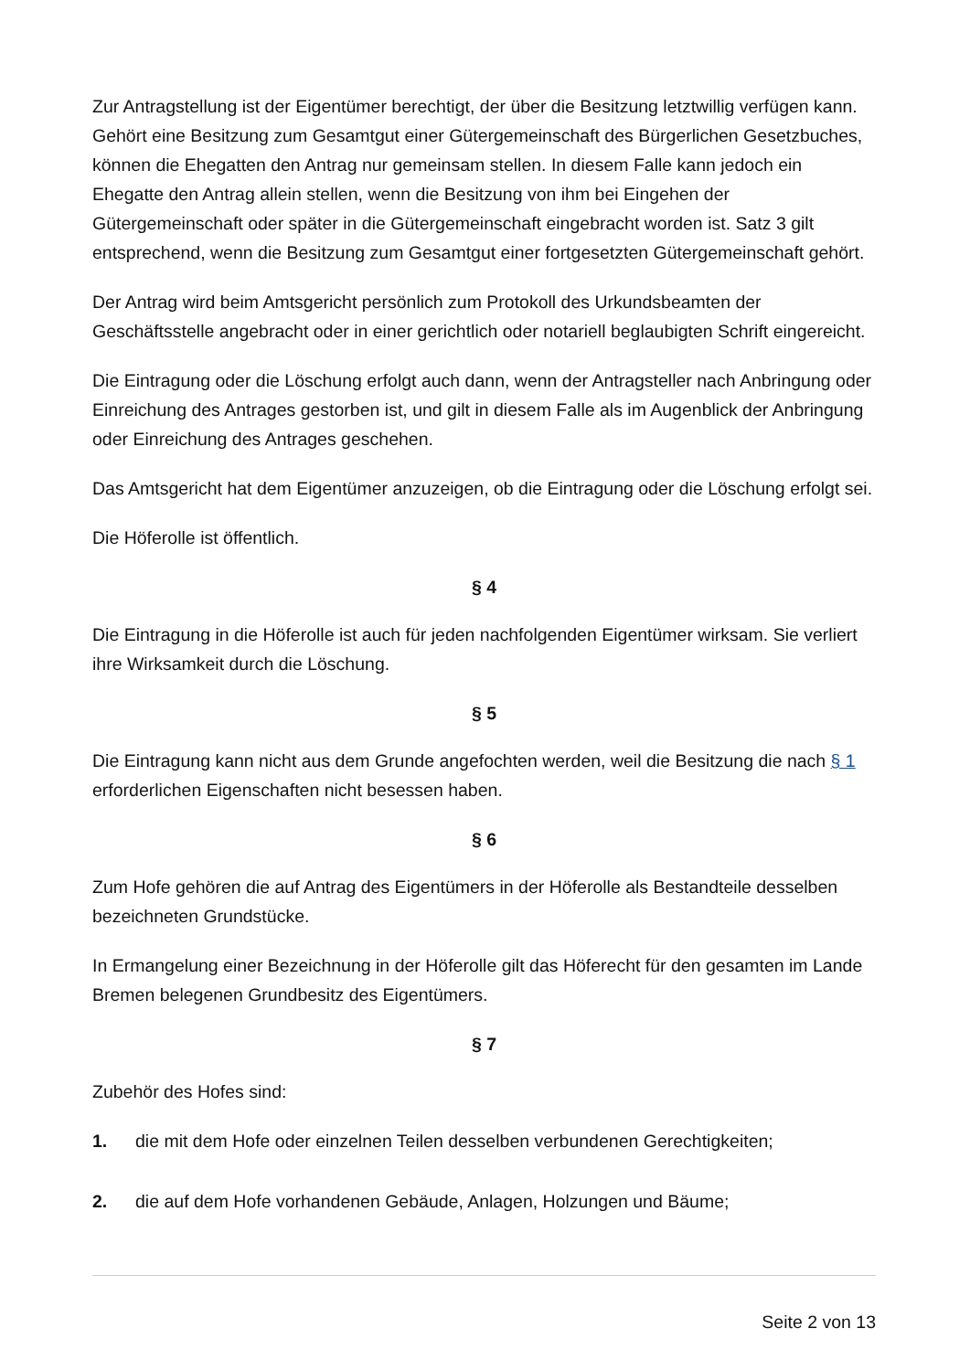Zur Antragstellung ist der Eigentümer berechtigt, der über die Besitzung letztwillig verfügen kann. Gehört eine Besitzung zum Gesamtgut einer Gütergemeinschaft des Bürgerlichen Gesetzbuches, können die Ehegatten den Antrag nur gemeinsam stellen. In diesem Falle kann jedoch ein Ehegatte den Antrag allein stellen, wenn die Besitzung von ihm bei Eingehen der Gütergemeinschaft oder später in die Gütergemeinschaft eingebracht worden ist. Satz 3 gilt entsprechend, wenn die Besitzung zum Gesamtgut einer fortgesetzten Gütergemeinschaft gehört.
Der Antrag wird beim Amtsgericht persönlich zum Protokoll des Urkundsbeamten der Geschäftsstelle angebracht oder in einer gerichtlich oder notariell beglaubigten Schrift eingereicht.
Die Eintragung oder die Löschung erfolgt auch dann, wenn der Antragsteller nach Anbringung oder Einreichung des Antrages gestorben ist, und gilt in diesem Falle als im Augenblick der Anbringung oder Einreichung des Antrages geschehen.
Das Amtsgericht hat dem Eigentümer anzuzeigen, ob die Eintragung oder die Löschung erfolgt sei.
Die Höferolle ist öffentlich.
§ 4
Die Eintragung in die Höferolle ist auch für jeden nachfolgenden Eigentümer wirksam. Sie verliert ihre Wirksamkeit durch die Löschung.
§ 5
Die Eintragung kann nicht aus dem Grunde angefochten werden, weil die Besitzung die nach § 1 erforderlichen Eigenschaften nicht besessen haben.
§ 6
Zum Hofe gehören die auf Antrag des Eigentümers in der Höferolle als Bestandteile desselben bezeichneten Grundstücke.
In Ermangelung einer Bezeichnung in der Höferolle gilt das Höferecht für den gesamten im Lande Bremen belegenen Grundbesitz des Eigentümers.
§ 7
Zubehör des Hofes sind:
1. die mit dem Hofe oder einzelnen Teilen desselben verbundenen Gerechtigkeiten;
2. die auf dem Hofe vorhandenen Gebäude, Anlagen, Holzungen und Bäume;
Seite 2 von 13